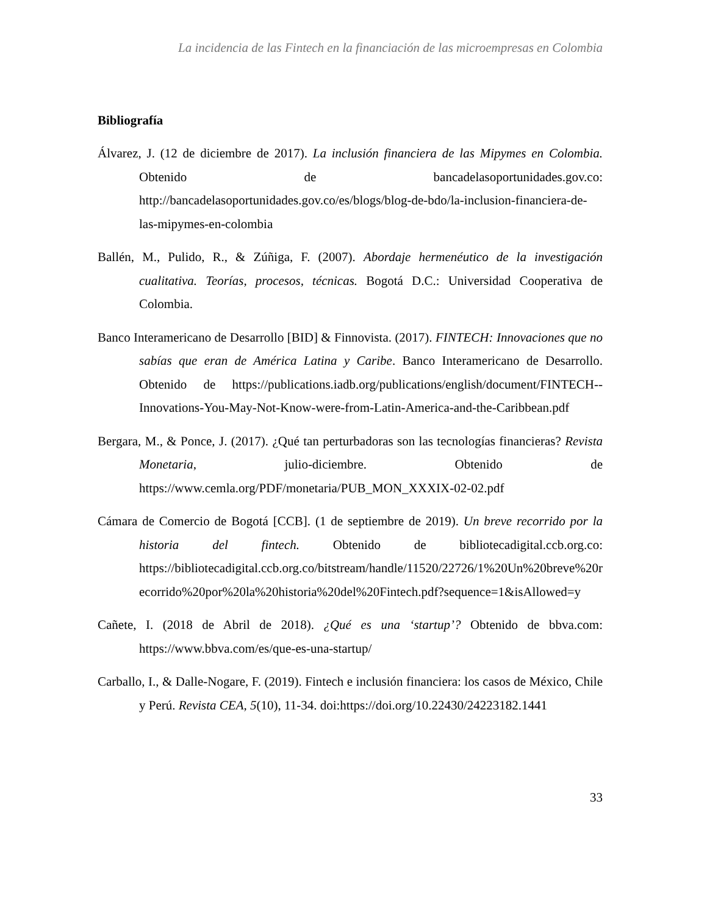La incidencia de las Fintech en la financiación de las microempresas en Colombia
Bibliografía
Álvarez, J. (12 de diciembre de 2017). La inclusión financiera de las Mipymes en Colombia. Obtenido de bancadelasoportunidades.gov.co: http://bancadelasoportunidades.gov.co/es/blogs/blog-de-bdo/la-inclusion-financiera-de-las-mipymes-en-colombia
Ballén, M., Pulido, R., & Zúñiga, F. (2007). Abordaje hermenéutico de la investigación cualitativa. Teorías, procesos, técnicas. Bogotá D.C.: Universidad Cooperativa de Colombia.
Banco Interamericano de Desarrollo [BID] & Finnovista. (2017). FINTECH: Innovaciones que no sabías que eran de América Latina y Caribe. Banco Interamericano de Desarrollo. Obtenido de https://publications.iadb.org/publications/english/document/FINTECH--Innovations-You-May-Not-Know-were-from-Latin-America-and-the-Caribbean.pdf
Bergara, M., & Ponce, J. (2017). ¿Qué tan perturbadoras son las tecnologías financieras? Revista Monetaria, julio-diciembre. Obtenido de https://www.cemla.org/PDF/monetaria/PUB_MON_XXXIX-02-02.pdf
Cámara de Comercio de Bogotá [CCB]. (1 de septiembre de 2019). Un breve recorrido por la historia del fintech. Obtenido de bibliotecadigital.ccb.org.co: https://bibliotecadigital.ccb.org.co/bitstream/handle/11520/22726/1%20Un%20breve%20recorrido%20por%20la%20historia%20del%20Fintech.pdf?sequence=1&isAllowed=y
Cañete, I. (2018 de Abril de 2018). ¿Qué es una ‘startup’? Obtenido de bbva.com: https://www.bbva.com/es/que-es-una-startup/
Carballo, I., & Dalle-Nogare, F. (2019). Fintech e inclusión financiera: los casos de México, Chile y Perú. Revista CEA, 5(10), 11-34. doi:https://doi.org/10.22430/24223182.1441
33